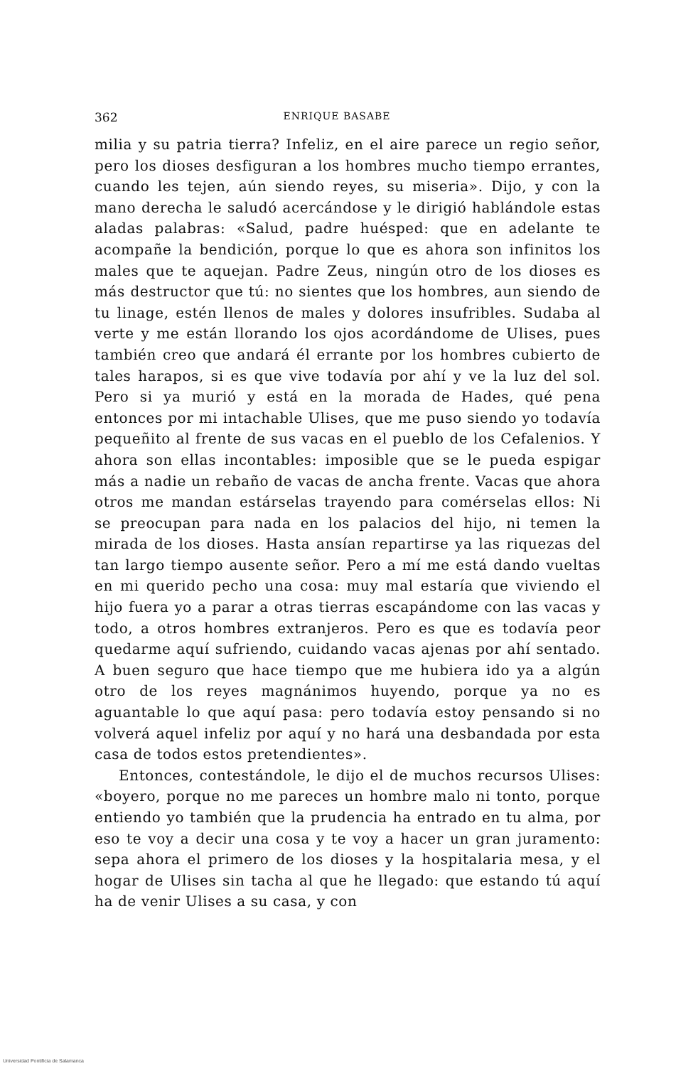362 ENRIQUE BASABE
milia y su patria tierra? Infeliz, en el aire parece un regio señor, pero los dioses desfiguran a los hombres mucho tiempo errantes, cuando les tejen, aún siendo reyes, su miseria». Dijo, y con la mano derecha le saludó acercándose y le dirigió hablándole estas aladas palabras: «Salud, padre huésped: que en adelante te acompañe la bendición, porque lo que es ahora son infinitos los males que te aquejan. Padre Zeus, ningún otro de los dioses es más destructor que tú: no sientes que los hombres, aun siendo de tu linage, estén llenos de males y dolores insufribles. Sudaba al verte y me están llorando los ojos acordándome de Ulises, pues también creo que andará él errante por los hombres cubierto de tales harapos, si es que vive todavía por ahí y ve la luz del sol. Pero si ya murió y está en la morada de Hades, qué pena entonces por mi intachable Ulises, que me puso siendo yo todavía pequeñito al frente de sus vacas en el pueblo de los Cefalenios. Y ahora son ellas incontables: imposible que se le pueda espigar más a nadie un rebaño de vacas de ancha frente. Vacas que ahora otros me mandan estárselas trayendo para comérselas ellos: Ni se preocupan para nada en los palacios del hijo, ni temen la mirada de los dioses. Hasta ansían repartirse ya las riquezas del tan largo tiempo ausente señor. Pero a mí me está dando vueltas en mi querido pecho una cosa: muy mal estaría que viviendo el hijo fuera yo a parar a otras tierras escapándome con las vacas y todo, a otros hombres extranjeros. Pero es que es todavía peor quedarme aquí sufriendo, cuidando vacas ajenas por ahí sentado. A buen seguro que hace tiempo que me hubiera ido ya a algún otro de los reyes magnánimos huyendo, porque ya no es aguantable lo que aquí pasa: pero todavía estoy pensando si no volverá aquel infeliz por aquí y no hará una desbandada por esta casa de todos estos pretendientes».
Entonces, contestándole, le dijo el de muchos recursos Ulises: «boyero, porque no me pareces un hombre malo ni tonto, porque entiendo yo también que la prudencia ha entrado en tu alma, por eso te voy a decir una cosa y te voy a hacer un gran juramento: sepa ahora el primero de los dioses y la hospitalaria mesa, y el hogar de Ulises sin tacha al que he llegado: que estando tú aquí ha de venir Ulises a su casa, y con
Universidad Pontificia de Salamanca